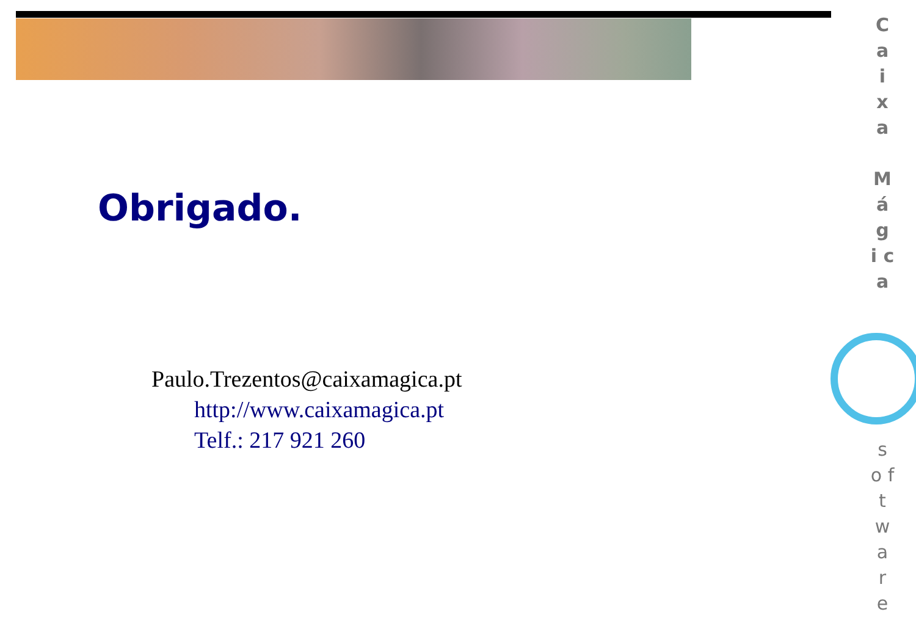Obrigado.
Paulo.Trezentos@caixamagica.pt
http://www.caixamagica.pt
Telf.: 217 921 260
C a i x a
M á g i c a
s o f t w a r e